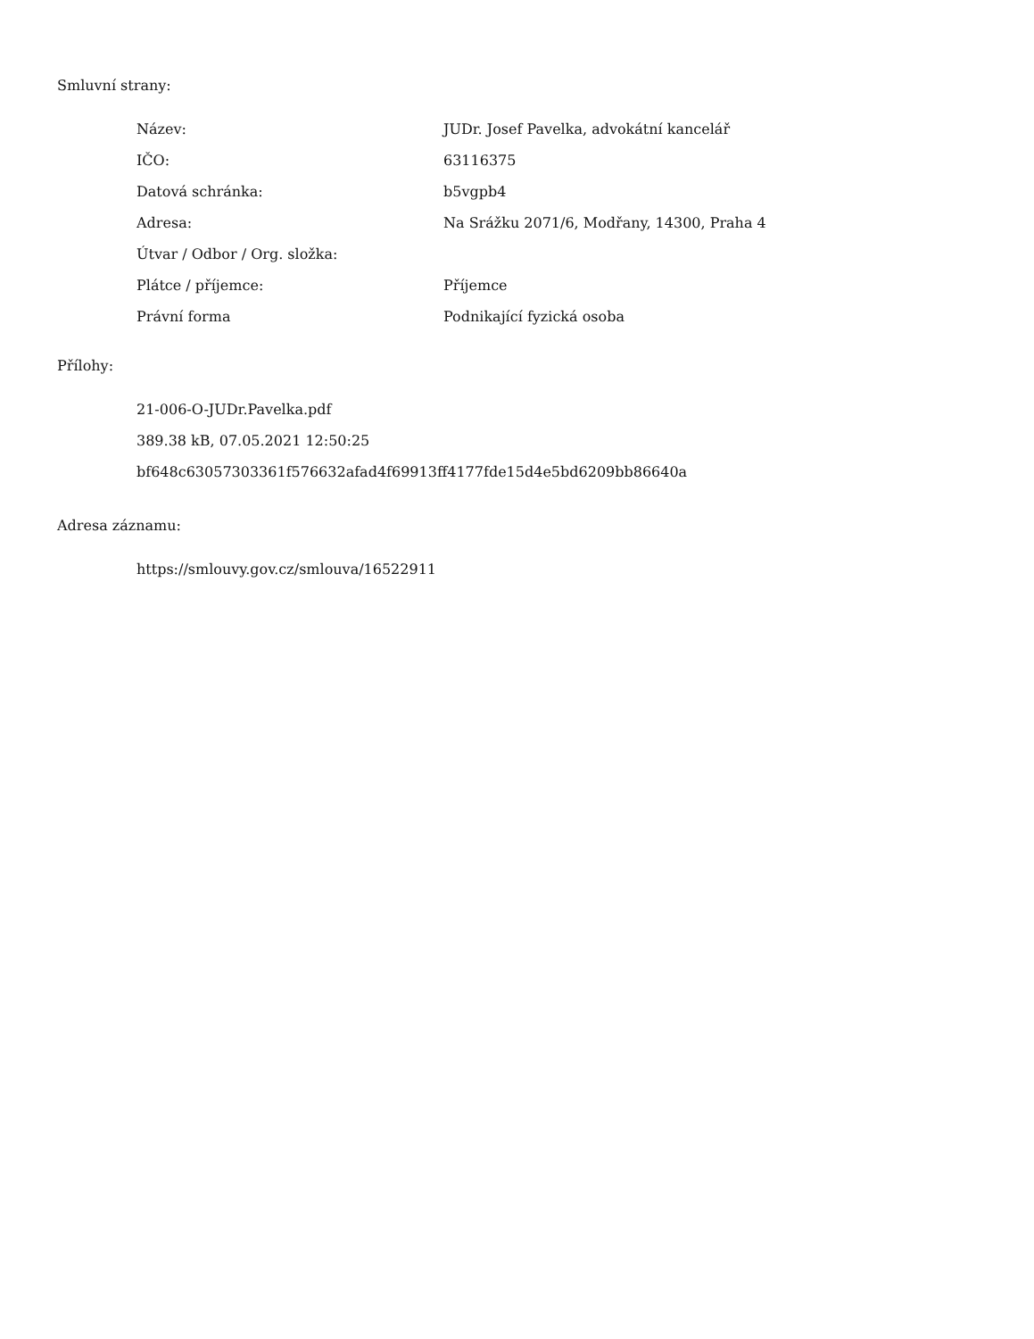Smluvní strany:
| Název: | JUDr. Josef Pavelka, advokátní kancelář |
| IČO: | 63116375 |
| Datová schránka: | b5vgpb4 |
| Adresa: | Na Srážku 2071/6, Modřany, 14300, Praha 4 |
| Útvar / Odbor / Org. složka: | |
| Plátce / příjemce: | Příjemce |
| Právní forma | Podnikající fyzická osoba |
Přílohy:
21-006-O-JUDr.Pavelka.pdf
389.38 kB, 07.05.2021 12:50:25
bf648c63057303361f576632afad4f69913ff4177fde15d4e5bd6209bb86640a
Adresa záznamu:
https://smlouvy.gov.cz/smlouva/16522911